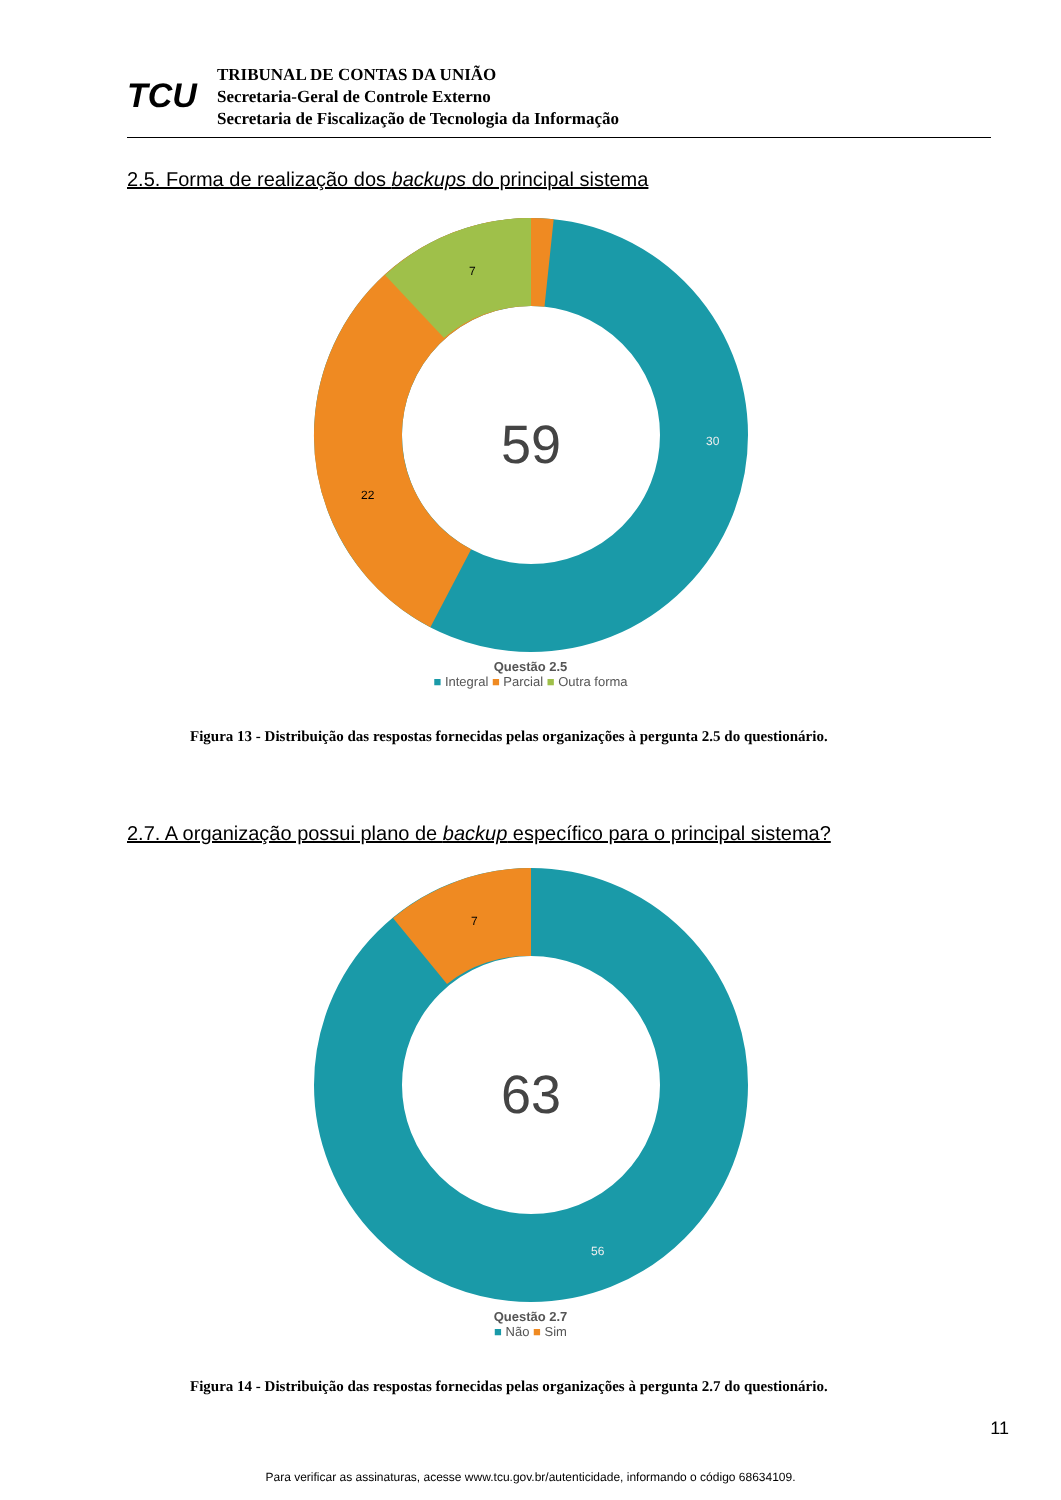TCU
TRIBUNAL DE CONTAS DA UNIÃO
Secretaria-Geral de Controle Externo
Secretaria de Fiscalização de Tecnologia da Informação
2.5. Forma de realização dos backups do principal sistema
59
30
22
7
Questão 2.5
■ Integral ■ Parcial ■ Outra forma
Figura 13 - Distribuição das respostas fornecidas pelas organizações à pergunta 2.5 do questionário.
2.7. A organização possui plano de backup específico para o principal sistema?
63
7
56
Questão 2.7
■ Não ■ Sim
Figura 14 - Distribuição das respostas fornecidas pelas organizações à pergunta 2.7 do questionário.
11
Para verificar as assinaturas, acesse www.tcu.gov.br/autenticidade, informando o código 68634109.